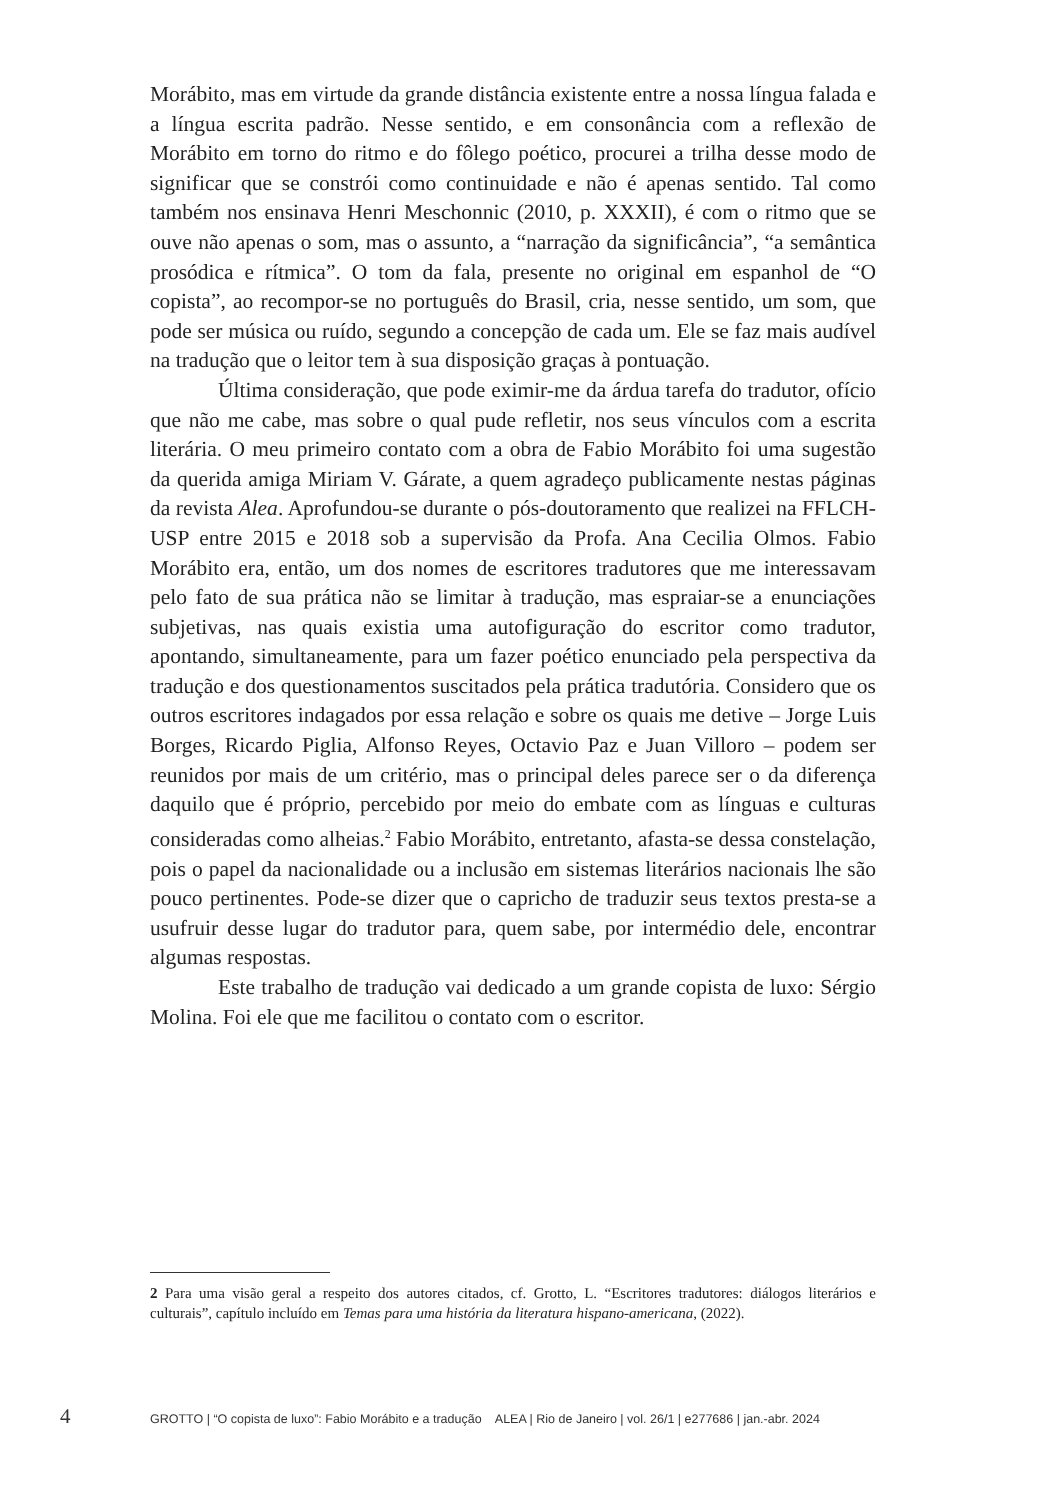Morábito, mas em virtude da grande distância existente entre a nossa língua falada e a língua escrita padrão. Nesse sentido, e em consonância com a reflexão de Morábito em torno do ritmo e do fôlego poético, procurei a trilha desse modo de significar que se constrói como continuidade e não é apenas sentido. Tal como também nos ensinava Henri Meschonnic (2010, p. XXXII), é com o ritmo que se ouve não apenas o som, mas o assunto, a “narração da significância”, “a semântica prosódica e rítmica”. O tom da fala, presente no original em espanhol de “O copista”, ao recompor-se no português do Brasil, cria, nesse sentido, um som, que pode ser música ou ruído, segundo a concepção de cada um. Ele se faz mais audível na tradução que o leitor tem à sua disposição graças à pontuação.
Última consideração, que pode eximir-me da árdua tarefa do tradutor, ofício que não me cabe, mas sobre o qual pude refletir, nos seus vínculos com a escrita literária. O meu primeiro contato com a obra de Fabio Morábito foi uma sugestão da querida amiga Miriam V. Gárate, a quem agradeço publicamente nestas páginas da revista Alea. Aprofundou-se durante o pós-doutoramento que realizei na FFLCH-USP entre 2015 e 2018 sob a supervisão da Profa. Ana Cecilia Olmos. Fabio Morábito era, então, um dos nomes de escritores tradutores que me interessavam pelo fato de sua prática não se limitar à tradução, mas espraiar-se a enunciações subjetivas, nas quais existia uma autofiguração do escritor como tradutor, apontando, simultaneamente, para um fazer poético enunciado pela perspectiva da tradução e dos questionamentos suscitados pela prática tradutória. Considero que os outros escritores indagados por essa relação e sobre os quais me detive – Jorge Luis Borges, Ricardo Piglia, Alfonso Reyes, Octavio Paz e Juan Villoro – podem ser reunidos por mais de um critério, mas o principal deles parece ser o da diferença daquilo que é próprio, percebido por meio do embate com as línguas e culturas consideradas como alheias.<sup>2</sup> Fabio Morábito, entretanto, afasta-se dessa constelação, pois o papel da nacionalidade ou a inclusão em sistemas literários nacionais lhe são pouco pertinentes. Pode-se dizer que o capricho de traduzir seus textos presta-se a usufruir desse lugar do tradutor para, quem sabe, por intermédio dele, encontrar algumas respostas.
Este trabalho de tradução vai dedicado a um grande copista de luxo: Sérgio Molina. Foi ele que me facilitou o contato com o escritor.
2 Para uma visão geral a respeito dos autores citados, cf. Grotto, L. “Escritores tradutores: diálogos literários e culturais”, capítulo incluído em Temas para uma história da literatura hispano-americana, (2022).
4 GROTTO | “O copista de luxo”: Fabio Morábito e a tradução ALEA | Rio de Janeiro | vol. 26/1 | e277686 | jan.-abr. 2024